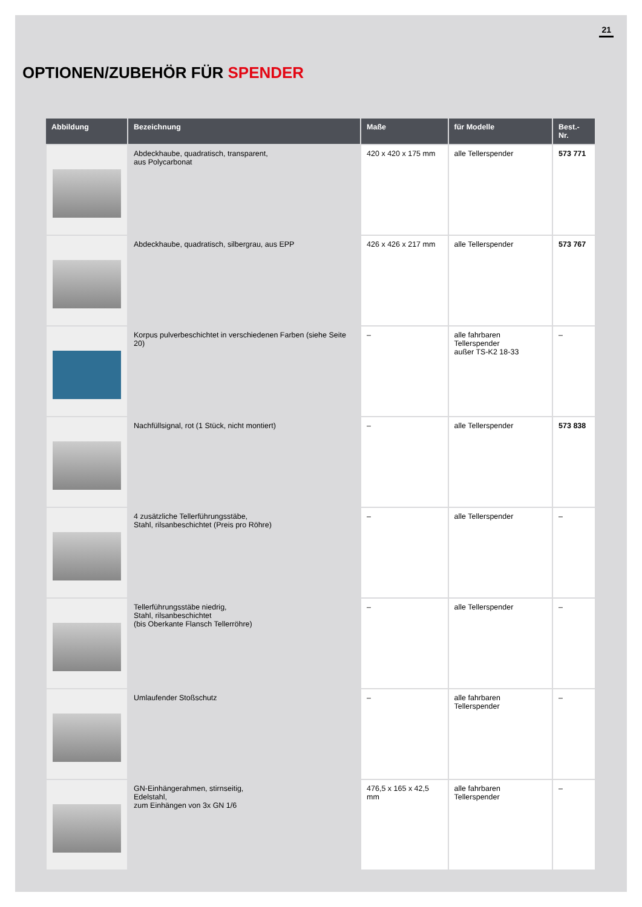21
OPTIONEN/ZUBEHÖR FÜR SPENDER
| Abbildung | Bezeichnung | Maße | für Modelle | Best.-Nr. |
| --- | --- | --- | --- | --- |
| | Abdeckhaube, quadratisch, transparent, aus Polycarbonat | 420 x 420 x 175 mm | alle Tellerspender | 573 771 |
| | Abdeckhaube, quadratisch, silbergrau, aus EPP | 426 x 426 x 217 mm | alle Tellerspender | 573 767 |
| | Korpus pulverbeschichtet in verschiedenen Farben (siehe Seite 20) | – | alle fahrbaren Tellerspender außer TS-K2 18-33 | – |
| | Nachfüllsignal, rot (1 Stück, nicht montiert) | – | alle Tellerspender | 573 838 |
| | 4 zusätzliche Tellerführungsstäbe, Stahl, rilsanbeschichtet (Preis pro Röhre) | – | alle Tellerspender | – |
| | Tellerführungsstäbe niedrig, Stahl, rilsanbeschichtet (bis Oberkante Flansch Tellerröhre) | – | alle Tellerspender | – |
| | Umlaufender Stoßschutz | – | alle fahrbaren Tellerspender | – |
| | GN-Einhängerahmen, stirnseitig, Edelstahl, zum Einhängen von 3x GN 1/6 | 476,5 x 165 x 42,5 mm | alle fahrbaren Tellerspender | – |